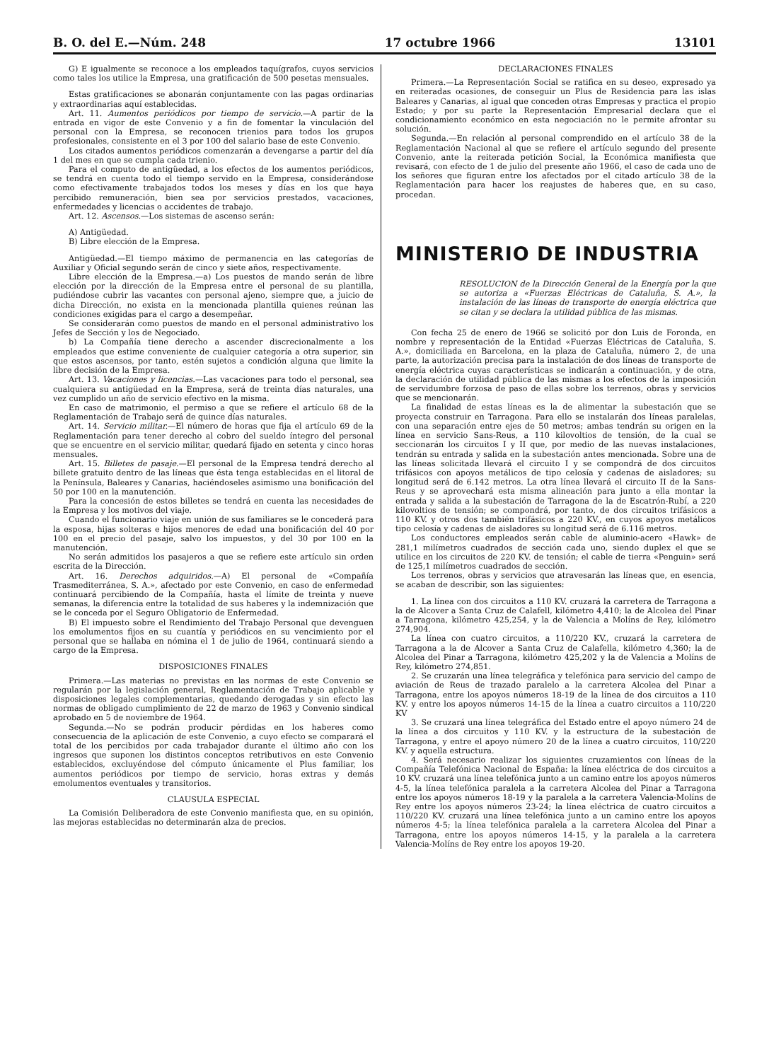B. O. del E.—Núm. 248 17 octubre 1966 13101
G) E igualmente se reconoce a los empleados taquígrafos, cuyos servicios como tales los utilice la Empresa, una gratificación de 500 pesetas mensuales.
Estas gratificaciones se abonarán conjuntamente con las pagas ordinarias y extraordinarias aquí establecidas.
Art. 11. Aumentos periódicos por tiempo de servicio.—A partir de la entrada en vigor de este Convenio y a fin de fomentar la vinculación del personal con la Empresa, se reconocen trienios para todos los grupos profesionales, consistente en el 3 por 100 del salario base de este Convenio.
Los citados aumentos periódicos comenzarán a devengarse a partir del día 1 del mes en que se cumpla cada trienio.
Para el computo de antigüedad, a los efectos de los aumentos periódicos, se tendrá en cuenta todo el tiempo servido en la Empresa, considerándose como efectivamente trabajados todos los meses y días en los que haya percibido remuneración, bien sea por servicios prestados, vacaciones, enfermedades y licencias o accidentes de trabajo.
Art. 12. Ascensos.—Los sistemas de ascenso serán:
A) Antigüedad.
B) Libre elección de la Empresa.
Antigüedad.—El tiempo máximo de permanencia en las categorías de Auxiliar y Oficial segundo serán de cinco y siete años, respectivamente.
Libre elección de la Empresa.—a) Los puestos de mando serán de libre elección por la dirección de la Empresa entre el personal de su plantilla, pudiéndose cubrir las vacantes con personal ajeno, siempre que, a juicio de dicha Dirección, no exista en la mencionada plantilla quienes reúnan las condiciones exigidas para el cargo a desempeñar.
Se considerarán como puestos de mando en el personal administrativo los Jefes de Sección y los de Negociado.
b) La Compañía tiene derecho a ascender discrecionalmente a los empleados que estime conveniente de cualquier categoría a otra superior, sin que estos ascensos, por tanto, estén sujetos a condición alguna que limite la libre decisión de la Empresa.
Art. 13. Vacaciones y licencias.—Las vacaciones para todo el personal, sea cualquiera su antigüedad en la Empresa, será de treinta días naturales, una vez cumplido un año de servicio efectivo en la misma.
En caso de matrimonio, el permiso a que se refiere el artículo 68 de la Reglamentación de Trabajo será de quince días naturales.
Art. 14. Servicio militar.—El número de horas que fija el artículo 69 de la Reglamentación para tener derecho al cobro del sueldo íntegro del personal que se encuentre en el servicio militar, quedará fijado en setenta y cinco horas mensuales.
Art. 15. Billetes de pasaje.—El personal de la Empresa tendrá derecho al billete gratuito dentro de las líneas que ésta tenga establecidas en el litoral de la Península, Baleares y Canarias, haciéndoseles asimismo una bonificación del 50 por 100 en la manutención.
Para la concesión de estos billetes se tendrá en cuenta las necesidades de la Empresa y los motivos del viaje.
Cuando el funcionario viaje en unión de sus familiares se le concederá para la esposa, hijas solteras e hijos menores de edad una bonificación del 40 por 100 en el precio del pasaje, salvo los impuestos, y del 30 por 100 en la manutención.
No serán admitidos los pasajeros a que se refiere este artículo sin orden escrita de la Dirección.
Art. 16. Derechos adquiridos.—A) El personal de «Compañía Trasmediterránea, S. A.», afectado por este Convenio, en caso de enfermedad continuará percibiendo de la Compañía, hasta el límite de treinta y nueve semanas, la diferencia entre la totalidad de sus haberes y la indemnización que se le conceda por el Seguro Obligatorio de Enfermedad.
B) El impuesto sobre el Rendimiento del Trabajo Personal que devenguen los emolumentos fijos en su cuantía y periódicos en su vencimiento por el personal que se hallaba en nómina el 1 de julio de 1964, continuará siendo a cargo de la Empresa.
DISPOSICIONES FINALES
Primera.—Las materias no previstas en las normas de este Convenio se regularán por la legislación general, Reglamentación de Trabajo aplicable y disposiciones legales complementarias, quedando derogadas y sin efecto las normas de obligado cumplimiento de 22 de marzo de 1963 y Convenio sindical aprobado en 5 de noviembre de 1964.
Segunda.—No se podrán producir pérdidas en los haberes como consecuencia de la aplicación de este Convenio, a cuyo efecto se comparará el total de los percibidos por cada trabajador durante el último año con los ingresos que suponen los distintos conceptos retributivos en este Convenio establecidos, excluyéndose del cómputo únicamente el Plus familiar, los aumentos periódicos por tiempo de servicio, horas extras y demás emolumentos eventuales y transitorios.
CLAUSULA ESPECIAL
La Comisión Deliberadora de este Convenio manifiesta que, en su opinión, las mejoras establecidas no determinarán alza de precios.
DECLARACIONES FINALES
Primera.—La Representación Social se ratifica en su deseo, expresado ya en reiteradas ocasiones, de conseguir un Plus de Residencia para las islas Baleares y Canarias, al igual que conceden otras Empresas y practica el propio Estado; y por su parte la Representación Empresarial declara que el condicionamiento económico en esta negociación no le permite afrontar su solución.
Segunda.—En relación al personal comprendido en el artículo 38 de la Reglamentación Nacional al que se refiere el artículo segundo del presente Convenio, ante la reiterada petición Social, la Económica manifiesta que revisará, con efecto de 1 de julio del presente año 1966, el caso de cada uno de los señores que figuran entre los afectados por el citado artículo 38 de la Reglamentación para hacer los reajustes de haberes que, en su caso, procedan.
MINISTERIO DE INDUSTRIA
RESOLUCION de la Dirección General de la Energía por la que se autoriza a «Fuerzas Eléctricas de Cataluña, S. A.», la instalación de las líneas de transporte de energía eléctrica que se citan y se declara la utilidad pública de las mismas.
Con fecha 25 de enero de 1966 se solicitó por don Luis de Foronda, en nombre y representación de la Entidad «Fuerzas Eléctricas de Cataluña, S. A.», domiciliada en Barcelona, en la plaza de Cataluña, número 2, de una parte, la autorización precisa para la instalación de dos líneas de transporte de energía eléctrica cuyas características se indicarán a continuación, y de otra, la declaración de utilidad pública de las mismas a los efectos de la imposición de servidumbre forzosa de paso de ellas sobre los terrenos, obras y servicios que se mencionarán.
La finalidad de estas líneas es la de alimentar la subestación que se proyecta construir en Tarragona. Para ello se instalarán dos líneas paralelas, con una separación entre ejes de 50 metros; ambas tendrán su origen en la línea en servicio Sans-Reus, a 110 kilovoltios de tensión, de la cual se seccionarán los circuitos I y II que, por medio de las nuevas instalaciones, tendrán su entrada y salida en la subestación antes mencionada. Sobre una de las líneas solicitada llevará el circuito I y se compondrá de dos circuitos trifásicos con apoyos metálicos de tipo celosía y cadenas de aisladores; su longitud será de 6.142 metros. La otra línea llevará el circuito II de la Sans-Reus y se aprovechará esta misma alineación para junto a ella montar la entrada y salida a la subestación de Tarragona de la de Escatrón-Rubí, a 220 kilovoltios de tensión; se compondrá, por tanto, de dos circuitos trifásicos a 110 KV. y otros dos también trifásicos a 220 KV., en cuyos apoyos metálicos tipo celosía y cadenas de aisladores su longitud será de 6.116 metros.
Los conductores empleados serán cable de aluminio-acero «Hawk» de 281,1 milímetros cuadrados de sección cada uno, siendo duplex el que se utilice en los circuitos de 220 KV. de tensión; el cable de tierra «Penguin» será de 125,1 milímetros cuadrados de sección.
Los terrenos, obras y servicios que atravesarán las líneas que, en esencia, se acaban de describir, son las siguientes:
1. La línea con dos circuitos a 110 KV. cruzará la carretera de Tarragona a la de Alcover a Santa Cruz de Calafell, kilómetro 4,410; la de Alcolea del Pinar a Tarragona, kilómetro 425,254, y la de Valencia a Molíns de Rey, kilómetro 274,904.
La línea con cuatro circuitos, a 110/220 KV., cruzará la carretera de Tarragona a la de Alcover a Santa Cruz de Calafella, kilómetro 4,360; la de Alcolea del Pinar a Tarragona, kilómetro 425,202 y la de Valencia a Molíns de Rey, kilómetro 274,851.
2. Se cruzarán una línea telegráfica y telefónica para servicio del campo de aviación de Reus de trazado paralelo a la carretera Alcolea del Pinar a Tarragona, entre los apoyos números 18-19 de la línea de dos circuitos a 110 KV. y entre los apoyos números 14-15 de la línea a cuatro circuitos a 110/220 KV
3. Se cruzará una línea telegráfica del Estado entre el apoyo número 24 de la línea a dos circuitos y 110 KV. y la estructura de la subestación de Tarragona, y entre el apoyo número 20 de la línea a cuatro circuitos, 110/220 KV. y aquella estructura.
4. Será necesario realizar los siguientes cruzamientos con líneas de la Compañía Telefónica Nacional de España: la línea eléctrica de dos circuitos a 10 KV. cruzará una línea telefónica junto a un camino entre los apoyos números 4-5, la línea telefónica paralela a la carretera Alcolea del Pinar a Tarragona entre los apoyos números 18-19 y la paralela a la carretera Valencia-Molíns de Rey entre los apoyos números 23-24; la línea eléctrica de cuatro circuitos a 110/220 KV. cruzará una línea telefónica junto a un camino entre los apoyos números 4-5; la línea telefónica paralela a la carretera Alcolea del Pinar a Tarragona, entre los apoyos números 14-15, y la paralela a la carretera Valencia-Molíns de Rey entre los apoyos 19-20.